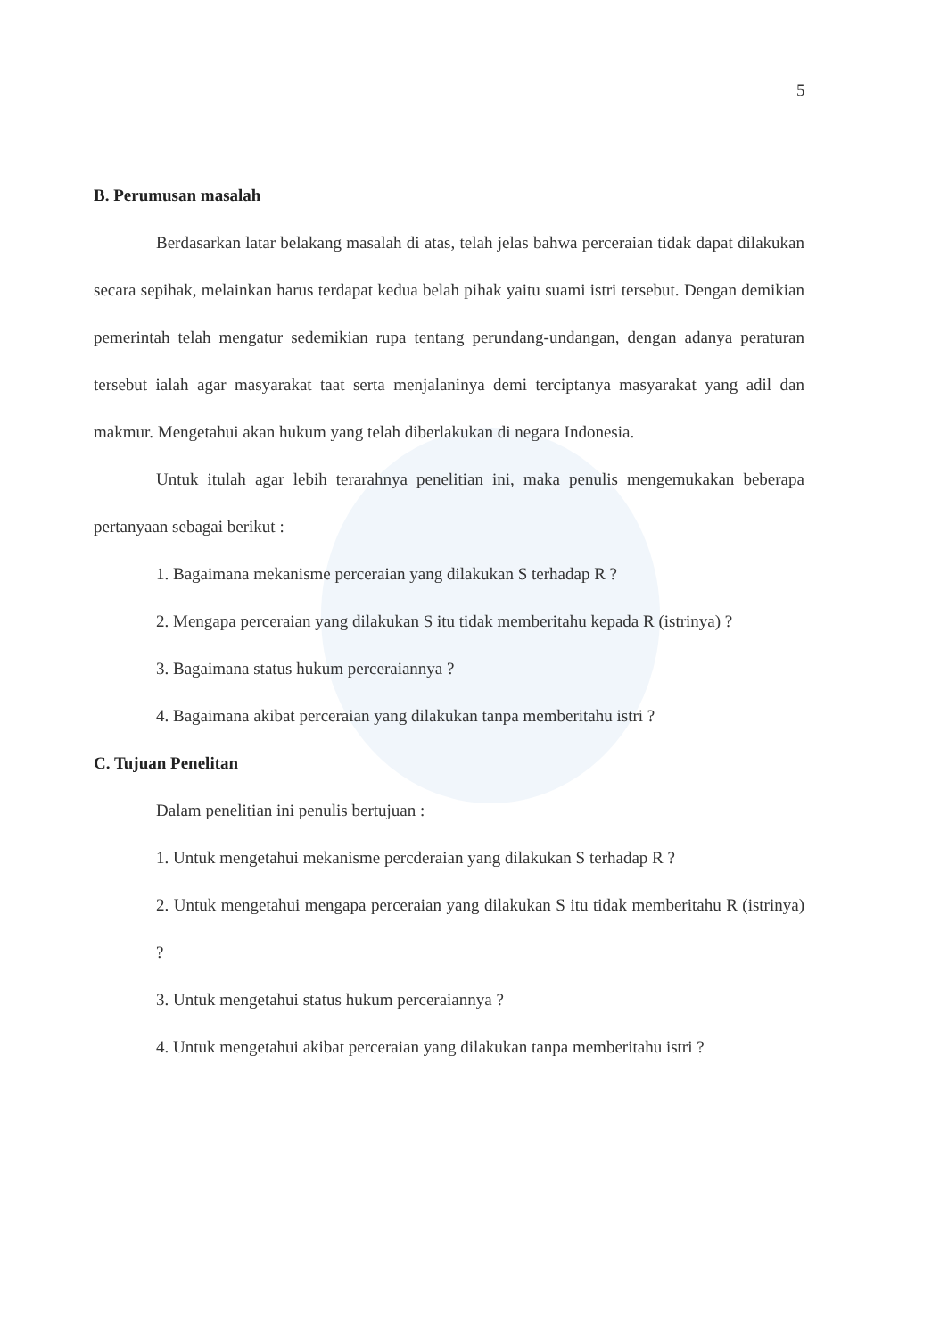5
B. Perumusan masalah
Berdasarkan latar belakang masalah di atas, telah jelas bahwa perceraian tidak dapat dilakukan secara sepihak, melainkan harus terdapat kedua belah pihak yaitu suami istri tersebut. Dengan demikian pemerintah telah mengatur sedemikian rupa tentang perundang-undangan, dengan adanya peraturan tersebut ialah agar masyarakat taat serta menjalaninya demi terciptanya masyarakat yang adil dan makmur. Mengetahui akan hukum yang telah diberlakukan di negara Indonesia.
Untuk itulah agar lebih terarahnya penelitian ini, maka penulis mengemukakan beberapa pertanyaan sebagai berikut :
1. Bagaimana mekanisme perceraian yang dilakukan S terhadap R ?
2. Mengapa perceraian yang dilakukan S itu tidak memberitahu kepada R (istrinya) ?
3. Bagaimana status hukum perceraiannya ?
4. Bagaimana akibat perceraian yang dilakukan tanpa memberitahu istri ?
C. Tujuan Penelitan
Dalam penelitian ini penulis bertujuan :
1. Untuk mengetahui mekanisme percderaian yang dilakukan S terhadap R ?
2. Untuk mengetahui mengapa perceraian yang dilakukan S itu tidak memberitahu R (istrinya) ?
3. Untuk mengetahui status hukum perceraiannya ?
4. Untuk mengetahui akibat perceraian yang dilakukan tanpa memberitahu istri ?